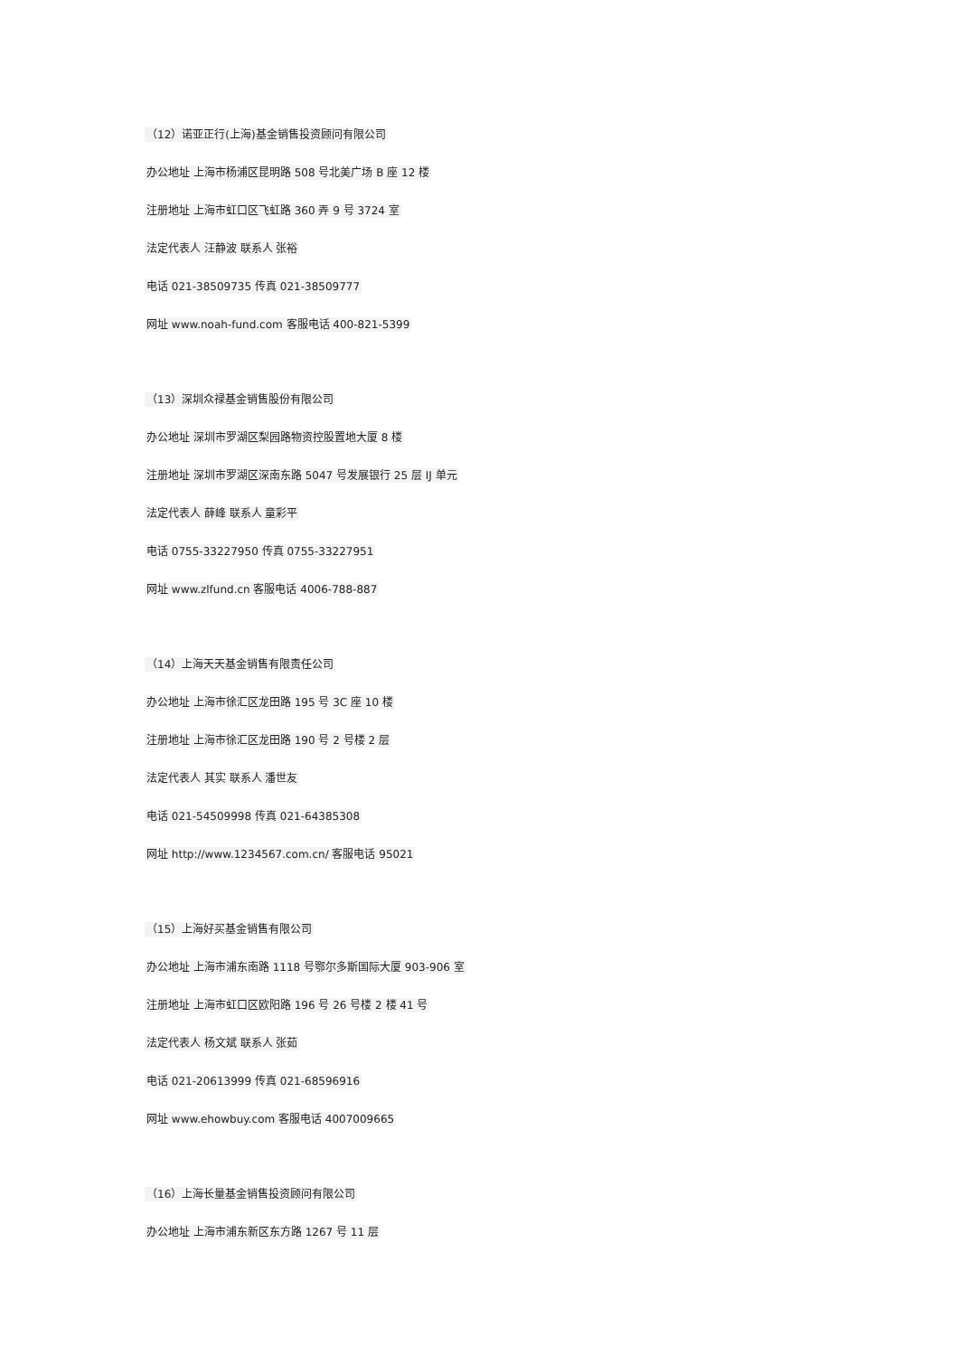（12）诺亚正行(上海)基金销售投资顾问有限公司
办公地址 上海市杨浦区昆明路 508 号北美广场 B 座 12 楼
注册地址 上海市虹口区飞虹路 360 弄 9 号 3724 室
法定代表人 汪静波 联系人 张裕
电话 021-38509735 传真 021-38509777
网址 www.noah-fund.com 客服电话 400-821-5399
（13）深圳众禄基金销售股份有限公司
办公地址 深圳市罗湖区梨园路物资控股置地大厦 8 楼
注册地址 深圳市罗湖区深南东路 5047 号发展银行 25 层 IJ 单元
法定代表人 薛峰 联系人 童彩平
电话 0755-33227950 传真 0755-33227951
网址 www.zlfund.cn 客服电话 4006-788-887
（14）上海天天基金销售有限责任公司
办公地址 上海市徐汇区龙田路 195 号 3C 座 10 楼
注册地址 上海市徐汇区龙田路 190 号 2 号楼 2 层
法定代表人 其实 联系人 潘世友
电话 021-54509998 传真 021-64385308
网址 http://www.1234567.com.cn/ 客服电话 95021
（15）上海好买基金销售有限公司
办公地址 上海市浦东南路 1118 号鄂尔多斯国际大厦 903-906 室
注册地址 上海市虹口区欧阳路 196 号 26 号楼 2 楼 41 号
法定代表人 杨文斌 联系人 张茹
电话 021-20613999 传真 021-68596916
网址 www.ehowbuy.com 客服电话 4007009665
（16）上海长量基金销售投资顾问有限公司
办公地址 上海市浦东新区东方路 1267 号 11 层